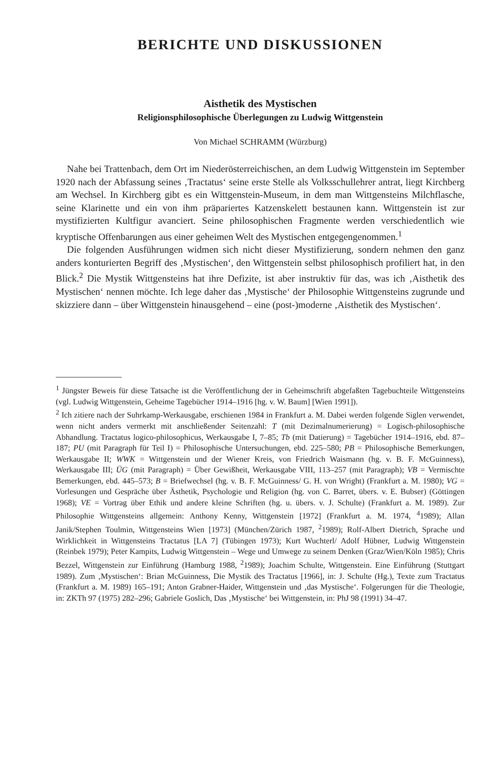BERICHTE UND DISKUSSIONEN
Aisthetik des Mystischen
Religionsphilosophische Überlegungen zu Ludwig Wittgenstein
Von Michael SCHRAMM (Würzburg)
Nahe bei Trattenbach, dem Ort im Niederösterreichischen, an dem Ludwig Wittgenstein im September 1920 nach der Abfassung seines ‚Tractatus‘ seine erste Stelle als Volksschullehrer antrat, liegt Kirchberg am Wechsel. In Kirchberg gibt es ein Wittgenstein-Museum, in dem man Wittgensteins Milchflasche, seine Klarinette und ein von ihm präpariertes Katzenskelett bestaunen kann. Wittgenstein ist zur mystifizierten Kultfigur avanciert. Seine philosophischen Fragmente werden verschiedentlich wie kryptische Offenbarungen aus einer geheimen Welt des Mystischen entgegengenommen.<sup>1</sup>
Die folgenden Ausführungen widmen sich nicht dieser Mystifizierung, sondern nehmen den ganz anders konturierten Begriff des ‚Mystischen‘, den Wittgenstein selbst philosophisch profiliert hat, in den Blick.<sup>2</sup> Die Mystik Wittgensteins hat ihre Defizite, ist aber instruktiv für das, was ich ‚Aisthetik des Mystischen‘ nennen möchte. Ich lege daher das ‚Mystische‘ der Philosophie Wittgensteins zugrunde und skizziere dann – über Wittgenstein hinausgehend – eine (post-)moderne ‚Aisthetik des Mystischen‘.
<sup>1</sup> Jüngster Beweis für diese Tatsache ist die Veröffentlichung der in Geheimschrift abgefaßten Tagebuchteile Wittgensteins (vgl. Ludwig Wittgenstein, Geheime Tagebücher 1914–1916 [hg. v. W. Baum] [Wien 1991]).
<sup>2</sup> Ich zitiere nach der Suhrkamp-Werkausgabe, erschienen 1984 in Frankfurt a. M. Dabei werden folgende Siglen verwendet, wenn nicht anders vermerkt mit anschließender Seitenzahl: T (mit Dezimalnumerierung) = Logisch-philosophische Abhandlung. Tractatus logico-philosophicus, Werkausgabe I, 7–85; Tb (mit Datierung) = Tagebücher 1914–1916, ebd. 87–187; PU (mit Paragraph für Teil I) = Philosophische Untersuchungen, ebd. 225–580; PB = Philosophische Bemerkungen, Werkausgabe II; WWK = Wittgenstein und der Wiener Kreis, von Friedrich Waismann (hg. v. B. F. McGuinness), Werkausgabe III; ÜG (mit Paragraph) = Über Gewißheit, Werkausgabe VIII, 113–257 (mit Paragraph); VB = Vermischte Bemerkungen, ebd. 445–573; B = Briefwechsel (hg. v. B. F. McGuinness/ G. H. von Wright) (Frankfurt a. M. 1980); VG = Vorlesungen und Gespräche über Ästhetik, Psychologie und Religion (hg. von C. Barret, übers. v. E. Bubser) (Göttingen 1968); VE = Vortrag über Ethik und andere kleine Schriften (hg. u. übers. v. J. Schulte) (Frankfurt a. M. 1989). Zur Philosophie Wittgensteins allgemein: Anthony Kenny, Wittgenstein [1972] (Frankfurt a. M. 1974, <sup>4</sup>1989); Allan Janik/Stephen Toulmin, Wittgensteins Wien [1973] (München/Zürich 1987, <sup>2</sup>1989); Rolf-Albert Dietrich, Sprache und Wirklichkeit in Wittgensteins Tractatus [LA 7] (Tübingen 1973); Kurt Wuchterl/ Adolf Hübner, Ludwig Wittgenstein (Reinbek 1979); Peter Kampits, Ludwig Wittgenstein – Wege und Umwege zu seinem Denken (Graz/Wien/Köln 1985); Chris Bezzel, Wittgenstein zur Einführung (Hamburg 1988, <sup>2</sup>1989); Joachim Schulte, Wittgenstein. Eine Einführung (Stuttgart 1989). Zum ‚Mystischen‘: Brian McGuinness, Die Mystik des Tractatus [1966], in: J. Schulte (Hg.), Texte zum Tractatus (Frankfurt a. M. 1989) 165–191; Anton Grabner-Haider, Wittgenstein und ‚das Mystische‘. Folgerungen für die Theologie, in: ZKTh 97 (1975) 282–296; Gabriele Goslich, Das ‚Mystische‘ bei Wittgenstein, in: PhJ 98 (1991) 34–47.